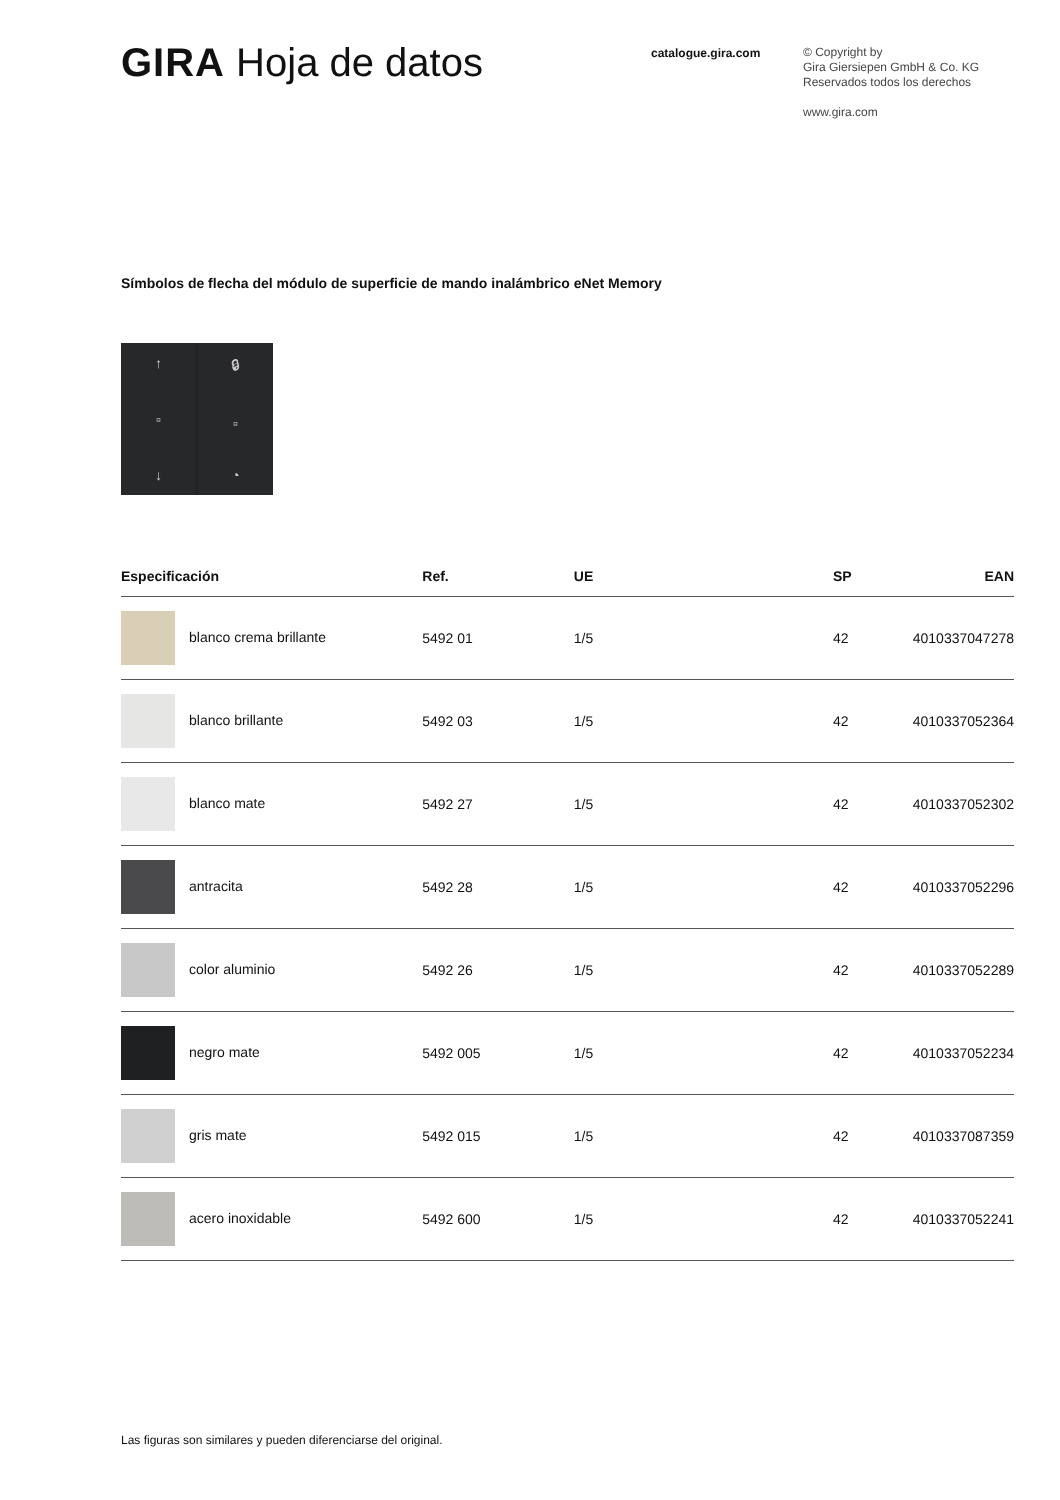GIRA Hoja de datos
catalogue.gira.com
© Copyright by
Gira Giersiepen GmbH & Co. KG
Reservados todos los derechos
www.gira.com
Símbolos de flecha del módulo de superficie de mando inalámbrico eNet Memory
↑
▫
↓
🔒︎
▫
◔
| Especificación | Ref. | UE | SP | EAN |
| --- | --- | --- | --- | --- |
| blanco crema brillante | 5492 01 | 1/5 | 42 | 4010337047278 |
| blanco brillante | 5492 03 | 1/5 | 42 | 4010337052364 |
| blanco mate | 5492 27 | 1/5 | 42 | 4010337052302 |
| antracita | 5492 28 | 1/5 | 42 | 4010337052296 |
| color aluminio | 5492 26 | 1/5 | 42 | 4010337052289 |
| negro mate | 5492 005 | 1/5 | 42 | 4010337052234 |
| gris mate | 5492 015 | 1/5 | 42 | 4010337087359 |
| acero inoxidable | 5492 600 | 1/5 | 42 | 4010337052241 |
Las figuras son similares y pueden diferenciarse del original.